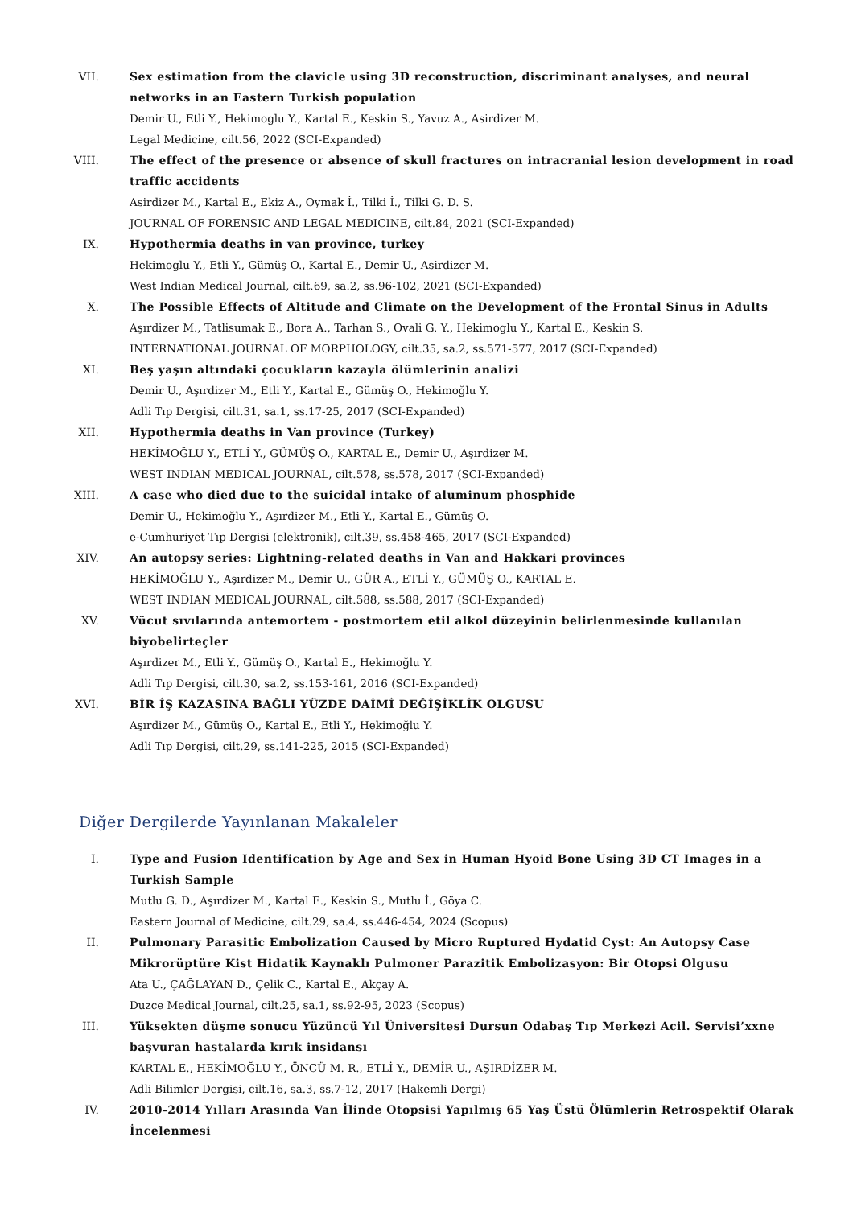VII. Sex estimation from the clavicle using 3D reconstruction, discriminant analyses, and neural networks in an Eastern Turkish population
Demir U., Etli Y., Hekimoglu Y., Kartal E., Keskin S., Yavuz A., Asirdizer M.
Legal Medicine, cilt.56, 2022 (SCI-Expanded)
VIII.
The effect of the presence or absence of skull fractures on intracranial lesion development in road traffic accidents
Asirdizer M., Kartal E., Ekiz A., Oymak İ., Tilki İ., Tilki G. D. S.
JOURNAL OF FORENSIC AND LEGAL MEDICINE, cilt.84, 2021 (SCI-Expanded)
IX. Hypothermia deaths in van province, turkey
Hekimoglu Y., Etli Y., Gümüş O., Kartal E., Demir U., Asirdizer M.
West Indian Medical Journal, cilt.69, sa.2, ss.96-102, 2021 (SCI-Expanded)
X. The Possible Effects of Altitude and Climate on the Development of the Frontal Sinus in Adults
Aşırdizer M., Tatlisumak E., Bora A., Tarhan S., Ovali G. Y., Hekimoglu Y., Kartal E., Keskin S.
INTERNATIONAL JOURNAL OF MORPHOLOGY, cilt.35, sa.2, ss.571-577, 2017 (SCI-Expanded)
XI. Beş yaşın altındaki çocukların kazayla ölümlerinin analizi
Demir U., Aşırdizer M., Etli Y., Kartal E., Gümüş O., Hekimoğlu Y.
Adli Tıp Dergisi, cilt.31, sa.1, ss.17-25, 2017 (SCI-Expanded)
XII. Hypothermia deaths in Van province (Turkey)
HEKİMOĞLU Y., ETLİ Y., GÜMÜŞ O., KARTAL E., Demir U., Aşırdizer M.
WEST INDIAN MEDICAL JOURNAL, cilt.578, ss.578, 2017 (SCI-Expanded)
XIII.
A case who died due to the suicidal intake of aluminum phosphide
Demir U., Hekimoğlu Y., Aşırdizer M., Etli Y., Kartal E., Gümüş O.
e-Cumhuriyet Tıp Dergisi (elektronik), cilt.39, ss.458-465, 2017 (SCI-Expanded)
XIV. An autopsy series: Lightning-related deaths in Van and Hakkari provinces
HEKİMOĞLU Y., Aşırdizer M., Demir U., GÜR A., ETLİ Y., GÜMÜŞ O., KARTAL E.
WEST INDIAN MEDICAL JOURNAL, cilt.588, ss.588, 2017 (SCI-Expanded)
XV. Vücut sıvılarında antemortem - postmortem etil alkol düzeyinin belirlenmesinde kullanılan biyobelirteçler
Aşırdizer M., Etli Y., Gümüş O., Kartal E., Hekimoğlu Y.
Adli Tıp Dergisi, cilt.30, sa.2, ss.153-161, 2016 (SCI-Expanded)
XVI. BİR İŞ KAZASINA BAĞLI YÜZDE DAİMİ DEĞİŞİKLİK OLGUSU
Aşırdizer M., Gümüş O., Kartal E., Etli Y., Hekimoğlu Y.
Adli Tıp Dergisi, cilt.29, ss.141-225, 2015 (SCI-Expanded)
Diğer Dergilerde Yayınlanan Makaleler
I. Type and Fusion Identification by Age and Sex in Human Hyoid Bone Using 3D CT Images in a Turkish Sample
Mutlu G. D., Aşırdizer M., Kartal E., Keskin S., Mutlu İ., Göya C.
Eastern Journal of Medicine, cilt.29, sa.4, ss.446-454, 2024 (Scopus)
II. Pulmonary Parasitic Embolization Caused by Micro Ruptured Hydatid Cyst: An Autopsy Case
Mikrorüptüre Kist Hidatik Kaynaklı Pulmoner Parazitik Embolizasyon: Bir Otopsi Olgusu
Ata U., ÇAĞLAYAN D., Çelik C., Kartal E., Akçay A.
Duzce Medical Journal, cilt.25, sa.1, ss.92-95, 2023 (Scopus)
III. Yüksekten düşme sonucu Yüzüncü Yıl Üniversitesi Dursun Odabaş Tıp Merkezi Acil. Servisi’xxne başvuran hastalarda kırık insidansı
KARTAL E., HEKİMOĞLU Y., ÖNCÜ M. R., ETLİ Y., DEMİR U., AŞIRDİZER M.
Adli Bilimler Dergisi, cilt.16, sa.3, ss.7-12, 2017 (Hakemli Dergi)
IV. 2010-2014 Yılları Arasında Van İlinde Otopsisi Yapılmış 65 Yaş Üstü Ölümlerin Retrospektif Olarak İncelenmesi